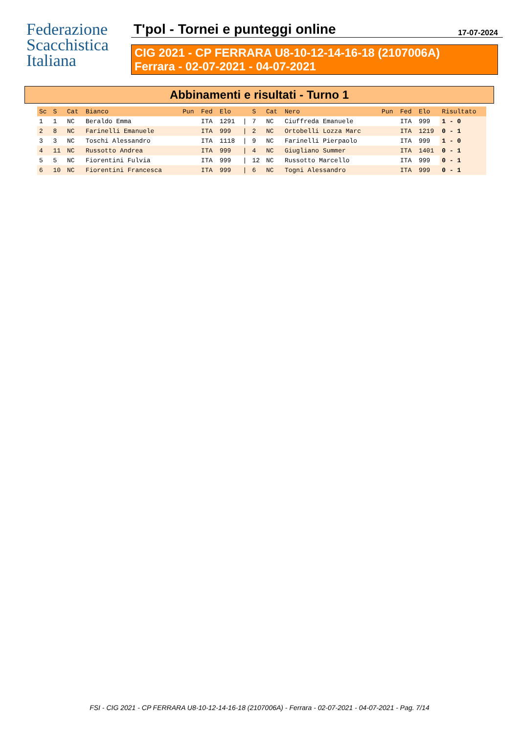Federazione
Scacchistica
Italiana
T'pol - Tornei e punteggi online 17-07-2024
CIG 2021 - CP FERRARA U8-10-12-14-16-18 (2107006A)
Ferrara - 02-07-2021 - 04-07-2021
Abbinamenti e risultati - Turno 1
| Sc | S | Cat | Bianco | Pun | Fed | Elo | | S | Cat | Nero | Pun | Fed | Elo | Risultato |
| --- | --- | --- | --- | --- | --- | --- | --- | --- | --- | --- | --- | --- | --- | --- |
| 1 | 1 | NC | Beraldo Emma | | ITA | 1291 | / | 7 | NC | Ciuffreda Emanuele | | ITA | 999 | 1 - 0 |
| 2 | 8 | NC | Farinelli Emanuele | | ITA | 999 | / | 2 | NC | Ortobelli Lozza Marc | | ITA | 1219 | 0 - 1 |
| 3 | 3 | NC | Toschi Alessandro | | ITA | 1118 | / | 9 | NC | Farinelli Pierpaolo | | ITA | 999 | 1 - 0 |
| 4 | 11 | NC | Russotto Andrea | | ITA | 999 | / | 4 | NC | Giugliano Summer | | ITA | 1401 | 0 - 1 |
| 5 | 5 | NC | Fiorentini Fulvia | | ITA | 999 | / | 12 | NC | Russotto Marcello | | ITA | 999 | 0 - 1 |
| 6 | 10 | NC | Fiorentini Francesca | | ITA | 999 | / | 6 | NC | Togni Alessandro | | ITA | 999 | 0 - 1 |
FSI - CIG 2021 - CP FERRARA U8-10-12-14-16-18 (2107006A) - Ferrara - 02-07-2021 - 04-07-2021 - Pag. 7/14